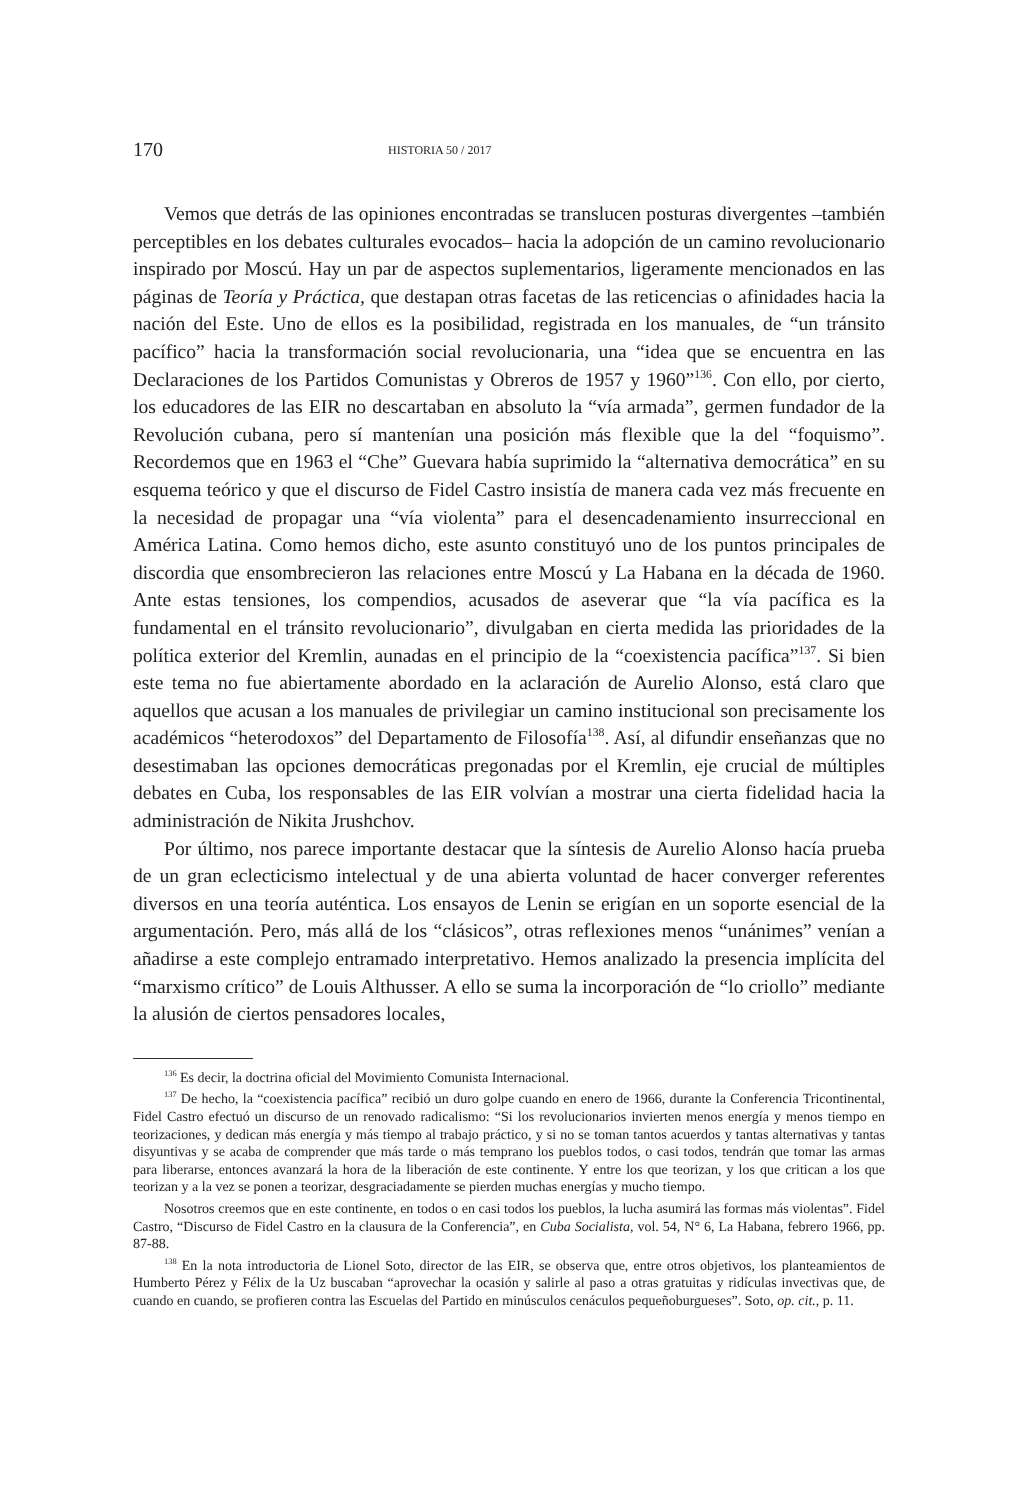170
HISTORIA 50 / 2017
Vemos que detrás de las opiniones encontradas se translucen posturas divergentes –también perceptibles en los debates culturales evocados– hacia la adopción de un camino revolucionario inspirado por Moscú. Hay un par de aspectos suplementarios, ligeramente mencionados en las páginas de Teoría y Práctica, que destapan otras facetas de las reticencias o afinidades hacia la nación del Este. Uno de ellos es la posibilidad, registrada en los manuales, de “un tránsito pacífico” hacia la transformación social revolucionaria, una “idea que se encuentra en las Declaraciones de los Partidos Comunistas y Obreros de 1957 y 1960”<sup>136</sup>. Con ello, por cierto, los educadores de las EIR no descartaban en absoluto la “vía armada”, germen fundador de la Revolución cubana, pero sí mantenían una posición más flexible que la del “foquismo”. Recordemos que en 1963 el “Che” Guevara había suprimido la “alternativa democrática” en su esquema teórico y que el discurso de Fidel Castro insistía de manera cada vez más frecuente en la necesidad de propagar una “vía violenta” para el desencadenamiento insurreccional en América Latina. Como hemos dicho, este asunto constituyó uno de los puntos principales de discordia que ensombrecieron las relaciones entre Moscú y La Habana en la década de 1960. Ante estas tensiones, los compendios, acusados de aseverar que “la vía pacífica es la fundamental en el tránsito revolucionario”, divulgaban en cierta medida las prioridades de la política exterior del Kremlin, aunadas en el principio de la “coexistencia pacífica”<sup>137</sup>. Si bien este tema no fue abiertamente abordado en la aclaración de Aurelio Alonso, está claro que aquellos que acusan a los manuales de privilegiar un camino institucional son precisamente los académicos “heterodoxos” del Departamento de Filosofía<sup>138</sup>. Así, al difundir enseñanzas que no desestimaban las opciones democráticas pregonadas por el Kremlin, eje crucial de múltiples debates en Cuba, los responsables de las EIR volvían a mostrar una cierta fidelidad hacia la administración de Nikita Jrushchov.
Por último, nos parece importante destacar que la síntesis de Aurelio Alonso hacía prueba de un gran eclecticismo intelectual y de una abierta voluntad de hacer converger referentes diversos en una teoría auténtica. Los ensayos de Lenin se erigían en un soporte esencial de la argumentación. Pero, más allá de los “clásicos”, otras reflexiones menos “unánimes” venían a añadirse a este complejo entramado interpretativo. Hemos analizado la presencia implícita del “marxismo crítico” de Louis Althusser. A ello se suma la incorporación de “lo criollo” mediante la alusión de ciertos pensadores locales,
<sup>136</sup> Es decir, la doctrina oficial del Movimiento Comunista Internacional.
<sup>137</sup> De hecho, la “coexistencia pacífica” recibió un duro golpe cuando en enero de 1966, durante la Conferencia Tricontinental, Fidel Castro efectuó un discurso de un renovado radicalismo: “Si los revolucionarios invierten menos energía y menos tiempo en teorizaciones, y dedican más energía y más tiempo al trabajo práctico, y si no se toman tantos acuerdos y tantas alternativas y tantas disyuntivas y se acaba de comprender que más tarde o más temprano los pueblos todos, o casi todos, tendrán que tomar las armas para liberarse, entonces avanzará la hora de la liberación de este continente. Y entre los que teorizan, y los que critican a los que teorizan y a la vez se ponen a teorizar, desgraciadamente se pierden muchas energías y mucho tiempo.
Nosotros creemos que en este continente, en todos o en casi todos los pueblos, la lucha asumirá las formas más violentas”. Fidel Castro, “Discurso de Fidel Castro en la clausura de la Conferencia”, en Cuba Socialista, vol. 54, N° 6, La Habana, febrero 1966, pp. 87-88.
<sup>138</sup> En la nota introductoria de Lionel Soto, director de las EIR, se observa que, entre otros objetivos, los planteamientos de Humberto Pérez y Félix de la Uz buscaban “aprovechar la ocasión y salirle al paso a otras gratuitas y ridículas invectivas que, de cuando en cuando, se profieren contra las Escuelas del Partido en minúsculos cenáculos pequeñoburgueses”. Soto, op. cit., p. 11.